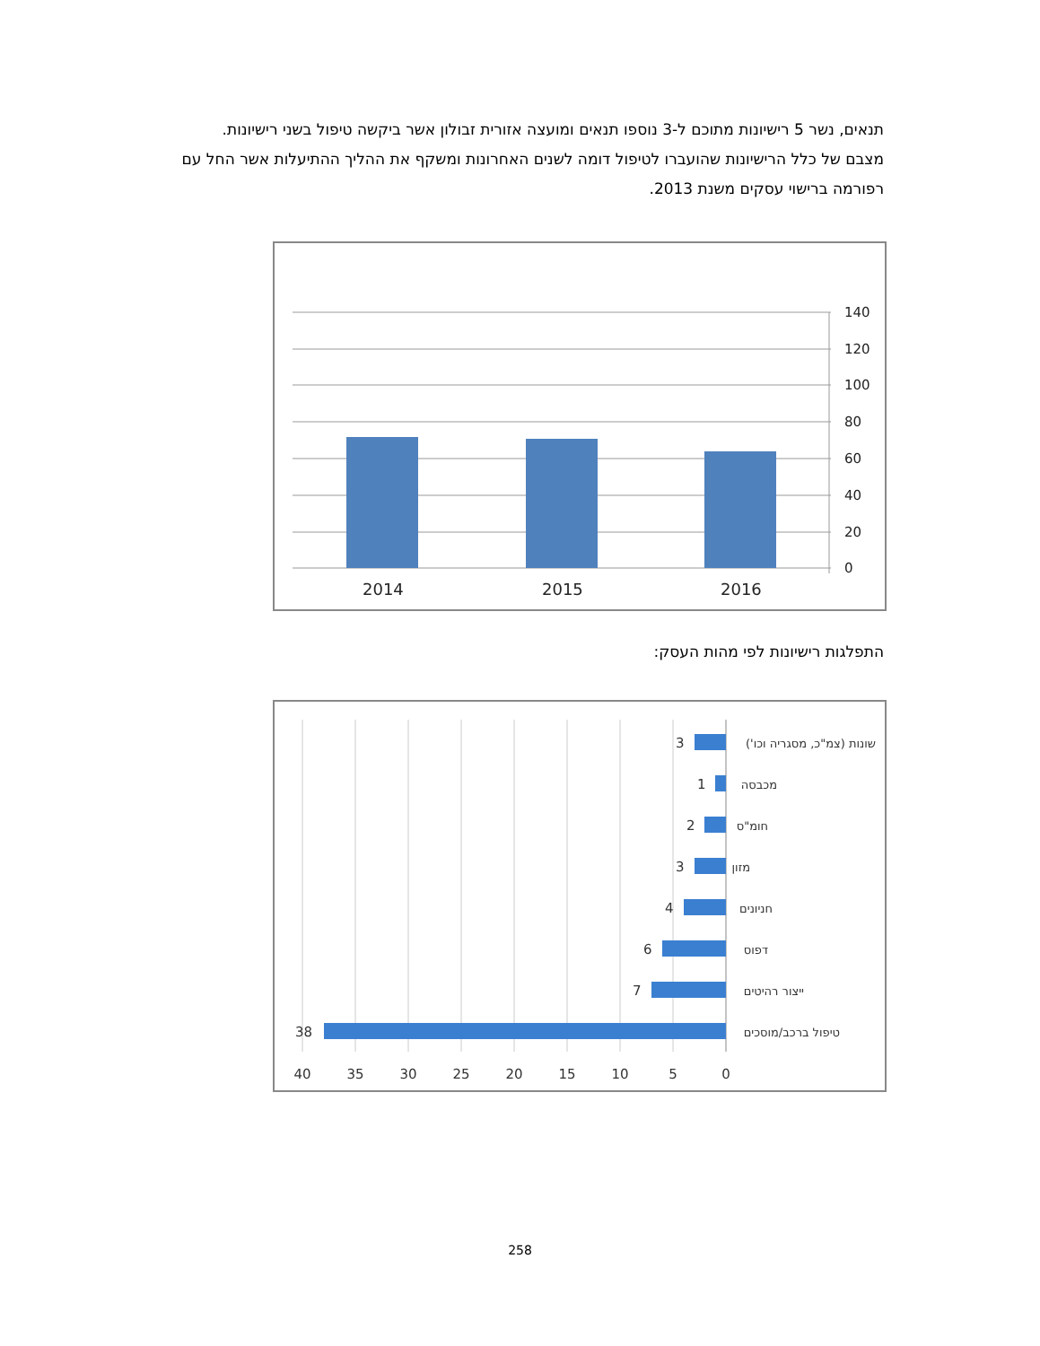תנאים, נשר 5 רישיונות מתוכם ל-3 נוספו תנאים ומועצה אזורית זבולון אשר ביקשה טיפול בשני רישיונות.
מצבם של כלל הרישיונות שהועברו לטיפול דומה לשנים האחרונות ומשקף את ההליך ההתיעלות אשר החל עם רפורמה ברישוי עסקים משנת 2013.
140
120
100
80
60
40
20
0
2014
2015
2016
התפלגות רישיונות לפי מהות העסק:
3
1
2
3
4
6
7
38
שונות (צמ"כ, מסגריה וכו')
מכבסה
חומ"ס
מזון
חניונים
דפוס
ייצור רהיטים
טיפול ברכב/מוסכים
40
35
30
25
20
15
10
5
0
258